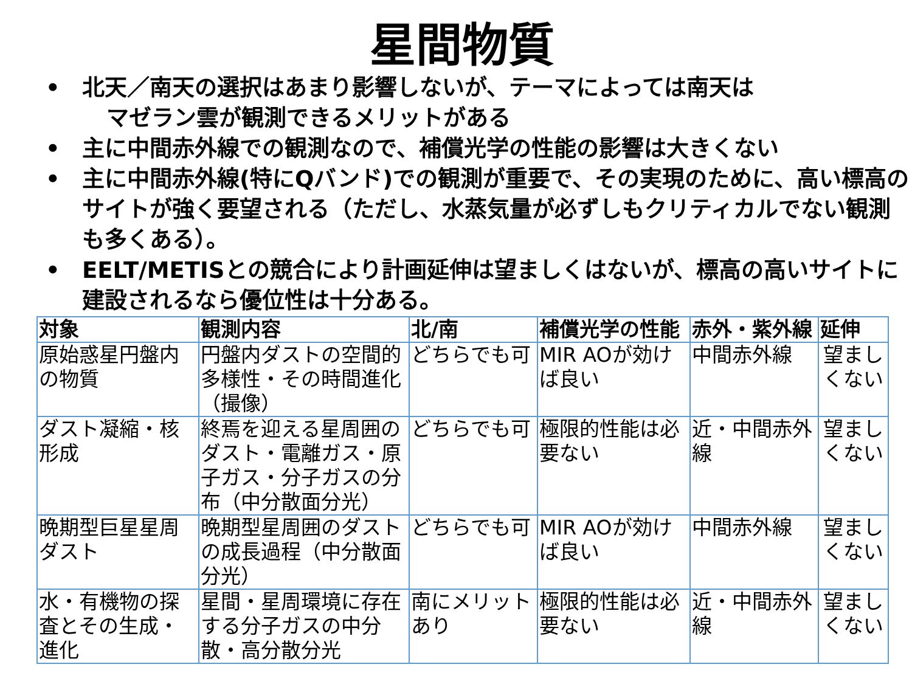星間物質
• 北天／南天の選択はあまり影響しないが、テーマによっては南天は
マゼラン雲が観測できるメリットがある
• 主に中間赤外線での観測なので、補償光学の性能の影響は大きくない
• 主に中間赤外線(特にQバンド)での観測が重要で、その実現のために、高い標高のサイトが強く要望される（ただし、水蒸気量が必ずしもクリティカルでない観測も多くある）。
• EELT/METISとの競合により計画延伸は望ましくはないが、標高の高いサイトに建設されるなら優位性は十分ある。
| 対象 | 観測内容 | 北/南 | 補償光学の性能 | 赤外・紫外線 | 延伸 |
| --- | --- | --- | --- | --- | --- |
| 原始惑星円盤内の物質 | 円盤内ダストの空間的多様性・その時間進化（撮像） | どちらでも可 | MIR AOが効けば良い | 中間赤外線 | 望ましくない |
| ダスト凝縮・核形成 | 終焉を迎える星周囲のダスト・電離ガス・原子ガス・分子ガスの分布（中分散面分光） | どちらでも可 | 極限的性能は必要ない | 近・中間赤外線 | 望ましくない |
| 晩期型巨星星周ダスト | 晩期型星周囲のダストの成長過程（中分散面分光） | どちらでも可 | MIR AOが効けば良い | 中間赤外線 | 望ましくない |
| 水・有機物の探査とその生成・進化 | 星間・星周環境に存在する分子ガスの中分散・高分散分光 | 南にメリットあり | 極限的性能は必要ない | 近・中間赤外線 | 望ましくない |